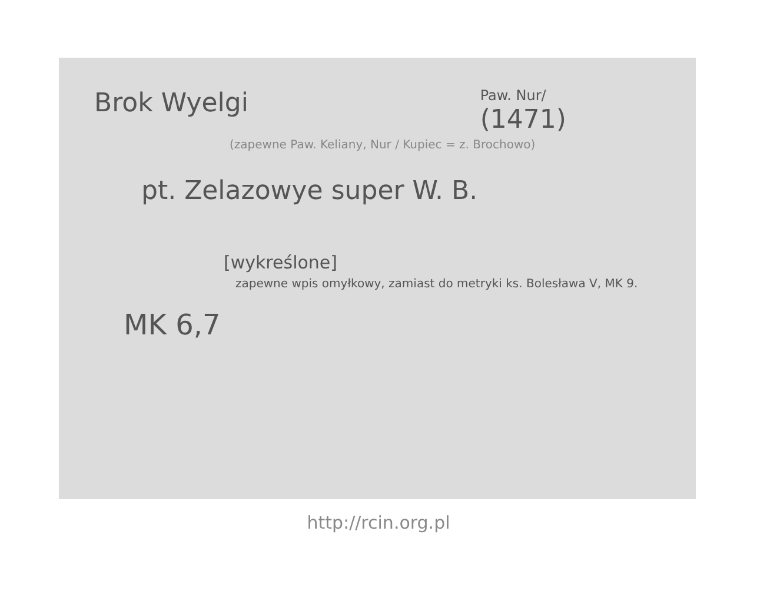Brok Wyelgi
Paw. Nur/
(1471)
(zapewne Paw. Keliany, Nur / Kupiec = z. Brochowo)
pt. Zelazowye super W. B.
[wykreślone]
zapewne wpis omyłkowy, zamiast do metryki ks. Bolesława V, MK 9.
MK 6,7
http://rcin.org.pl